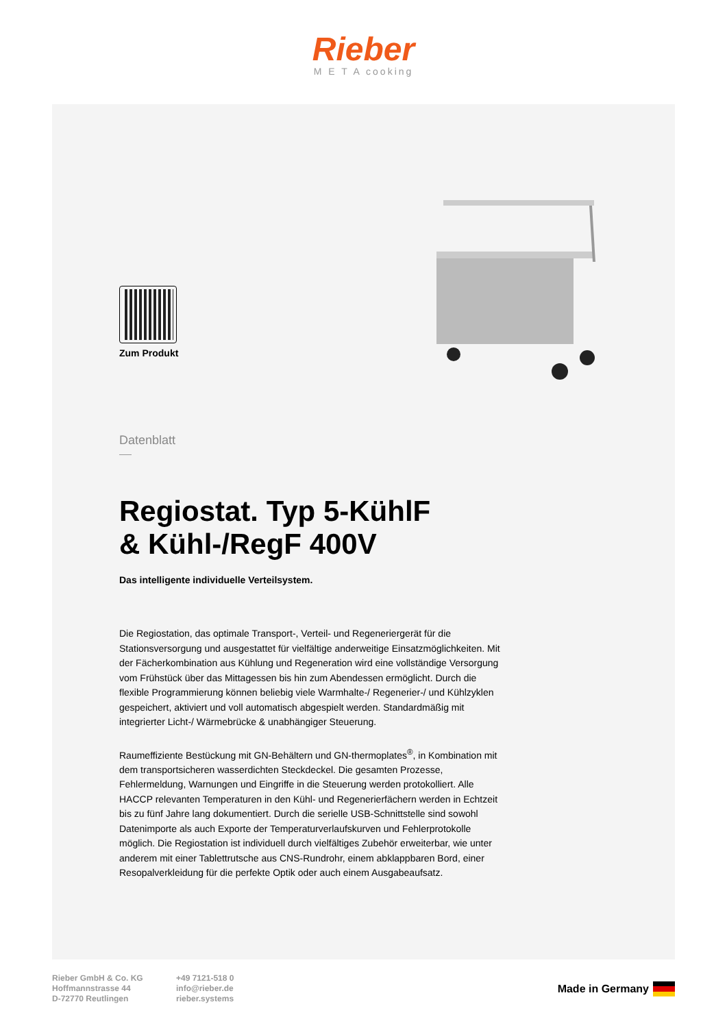Rieber
M E T A cooking
Zum Produkt
Datenblatt
Regiostat. Typ 5-KühlF
& Kühl-/RegF 400V
Das intelligente individuelle Verteilsystem.
Die Regiostation, das optimale Transport-, Verteil- und Regeneriergerät für die Stationsversorgung und ausgestattet für vielfältige anderweitige Einsatzmöglichkeiten. Mit der Fächerkombination aus Kühlung und Regeneration wird eine vollständige Versorgung vom Frühstück über das Mittagessen bis hin zum Abendessen ermöglicht. Durch die flexible Programmierung können beliebig viele Warmhalte-/ Regenerier-/ und Kühlzyklen gespeichert, aktiviert und voll automatisch abgespielt werden. Standardmäßig mit integrierter Licht-/ Wärmebrücke & unabhängiger Steuerung.
Raumeffiziente Bestückung mit GN-Behältern und GN-thermoplates<sup>®</sup>, in Kombination mit dem transportsicheren wasserdichten Steckdeckel. Die gesamten Prozesse, Fehlermeldung, Warnungen und Eingriffe in die Steuerung werden protokolliert. Alle HACCP relevanten Temperaturen in den Kühl- und Regenerierfächern werden in Echtzeit bis zu fünf Jahre lang dokumentiert. Durch die serielle USB-Schnittstelle sind sowohl Datenimporte als auch Exporte der Temperaturverlaufskurven und Fehlerprotokolle möglich. Die Regiostation ist individuell durch vielfältiges Zubehör erweiterbar, wie unter anderem mit einer Tablettrutsche aus CNS-Rundrohr, einem abklappbaren Bord, einer Resopalverkleidung für die perfekte Optik oder auch einem Ausgabeaufsatz.
Rieber GmbH & Co. KG
Hoffmannstrasse 44
D-72770 Reutlingen
+49 7121-518 0
info@rieber.de
rieber.systems
Made in Germany